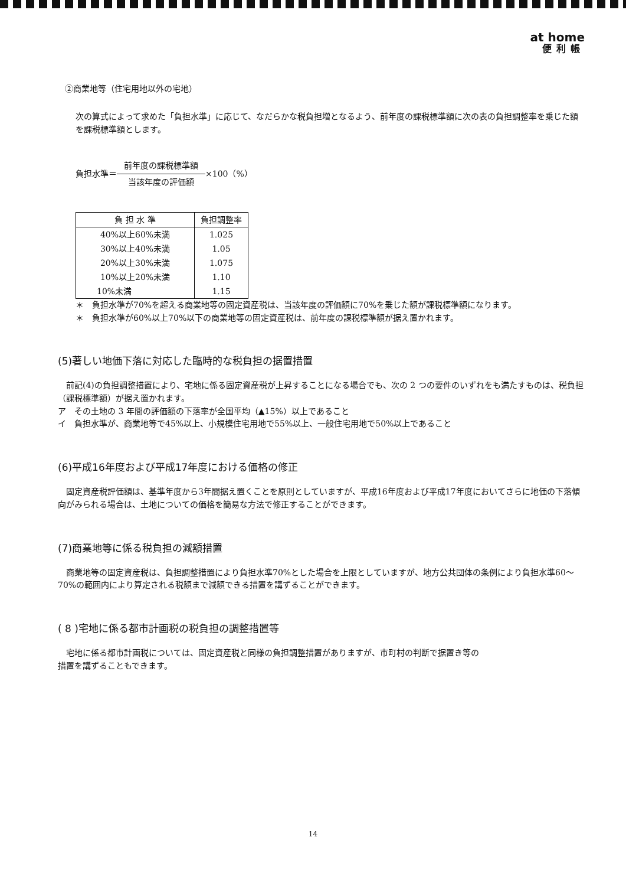at home
便利帳
②商業地等（住宅用地以外の宅地）
次の算式によって求めた「負担水準」に応じて、なだらかな税負担増となるよう、前年度の課税標準額に次の表の負担調整率を乗じた額を課税標準額とします。
負担水準＝前年度の課税標準額 当該年度の評価額×100（%）
| 負 担 水 準 | 負担調整率 |
| --- | --- |
| 40%以上60%未満 | 1.025 |
| 30%以上40%未満 | 1.05 |
| 20%以上30%未満 | 1.075 |
| 10%以上20%未満 | 1.10 |
| 10%未満 | 1.15 |
＊　負担水準が70%を超える商業地等の固定資産税は、当該年度の評価額に70%を乗じた額が課税標準額になります。
＊　負担水準が60%以上70%以下の商業地等の固定資産税は、前年度の課税標準額が据え置かれます。
(5)著しい地価下落に対応した臨時的な税負担の据置措置
　前記(4)の負担調整措置により、宅地に係る固定資産税が上昇することになる場合でも、次の 2 つの要件のいずれをも満たすものは、税負担（課税標準額）が据え置かれます。
ア　その土地の 3 年間の評価額の下落率が全国平均（▲15%）以上であること
イ　負担水準が、商業地等で45%以上、小規模住宅用地で55%以上、一般住宅用地で50%以上であること
(6)平成16年度および平成17年度における価格の修正
　固定資産税評価額は、基準年度から3年間据え置くことを原則としていますが、平成16年度および平成17年度においてさらに地価の下落傾向がみられる場合は、土地についての価格を簡易な方法で修正することができます。
(7)商業地等に係る税負担の減額措置
　商業地等の固定資産税は、負担調整措置により負担水準70%とした場合を上限としていますが、地方公共団体の条例により負担水準60～70%の範囲内により算定される税額まで減額できる措置を講ずることができます。
( 8 )宅地に係る都市計画税の税負担の調整措置等
　宅地に係る都市計画税については、固定資産税と同様の負担調整措置がありますが、市町村の判断で据置き等の
措置を講ずることもできます。
14